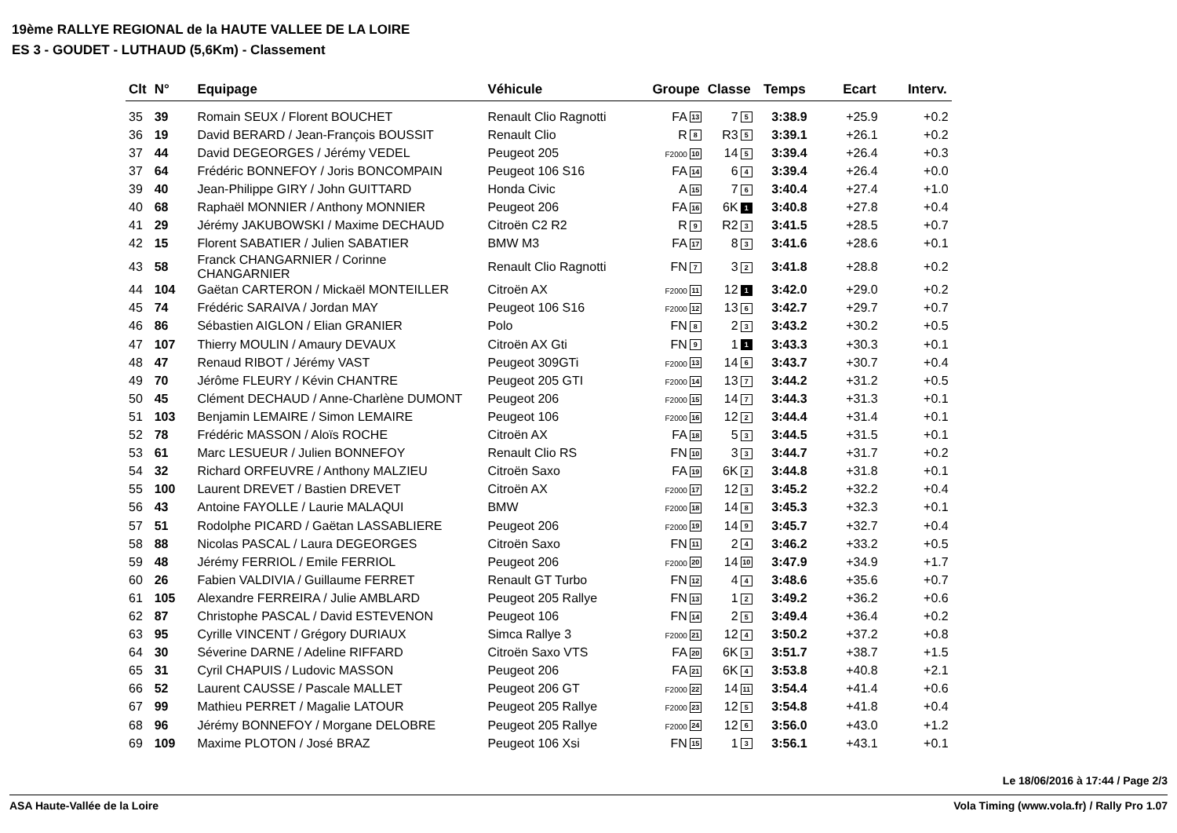19ème RALLYE REGIONAL de la HAUTE VALLEE DE LA LOIRE
ES 3 - GOUDET - LUTHAUD (5,6Km) - Classement
| Clt | N° | Equipage | Véhicule | Groupe | Classe | Temps | Ecart | Interv. |
| --- | --- | --- | --- | --- | --- | --- | --- | --- |
| 35 | 39 | Romain SEUX / Florent BOUCHET | Renault Clio Ragnotti | FA 13 | 7 5 | 3:38.9 | +25.9 | +0.2 |
| 36 | 19 | David BERARD / Jean-François BOUSSIT | Renault Clio | R 8 | R3 5 | 3:39.1 | +26.1 | +0.2 |
| 37 | 44 | David DEGEORGES / Jérémy VEDEL | Peugeot 205 | F2000 10 | 14 5 | 3:39.4 | +26.4 | +0.3 |
| 37 | 64 | Frédéric BONNEFOY / Joris BONCOMPAIN | Peugeot 106 S16 | FA 14 | 6 4 | 3:39.4 | +26.4 | +0.0 |
| 39 | 40 | Jean-Philippe GIRY / John GUITTARD | Honda Civic | A 15 | 7 6 | 3:40.4 | +27.4 | +1.0 |
| 40 | 68 | Raphaël MONNIER / Anthony MONNIER | Peugeot 206 | FA 16 | 6K 1 | 3:40.8 | +27.8 | +0.4 |
| 41 | 29 | Jérémy JAKUBOWSKI / Maxime DECHAUD | Citroën C2 R2 | R 9 | R2 3 | 3:41.5 | +28.5 | +0.7 |
| 42 | 15 | Florent SABATIER / Julien SABATIER | BMW M3 | FA 17 | 8 3 | 3:41.6 | +28.6 | +0.1 |
| 43 | 58 | Franck CHANGARNIER / Corinne CHANGARNIER | Renault Clio Ragnotti | FN 7 | 3 2 | 3:41.8 | +28.8 | +0.2 |
| 44 | 104 | Gaëtan CARTERON / Mickaël MONTEILLER | Citroën AX | F2000 11 | 12 1 | 3:42.0 | +29.0 | +0.2 |
| 45 | 74 | Frédéric SARAIVA / Jordan MAY | Peugeot 106 S16 | F2000 12 | 13 6 | 3:42.7 | +29.7 | +0.7 |
| 46 | 86 | Sébastien AIGLON / Elian GRANIER | Polo | FN 8 | 2 3 | 3:43.2 | +30.2 | +0.5 |
| 47 | 107 | Thierry MOULIN / Amaury DEVAUX | Citroën AX Gti | FN 9 | 1 1 | 3:43.3 | +30.3 | +0.1 |
| 48 | 47 | Renaud RIBOT / Jérémy VAST | Peugeot 309GTi | F2000 13 | 14 6 | 3:43.7 | +30.7 | +0.4 |
| 49 | 70 | Jérôme FLEURY / Kévin CHANTRE | Peugeot 205 GTI | F2000 14 | 13 7 | 3:44.2 | +31.2 | +0.5 |
| 50 | 45 | Clément DECHAUD / Anne-Charlène DUMONT | Peugeot 206 | F2000 15 | 14 7 | 3:44.3 | +31.3 | +0.1 |
| 51 | 103 | Benjamin LEMAIRE / Simon LEMAIRE | Peugeot 106 | F2000 16 | 12 2 | 3:44.4 | +31.4 | +0.1 |
| 52 | 78 | Frédéric MASSON / Aloïs ROCHE | Citroën AX | FA 18 | 5 3 | 3:44.5 | +31.5 | +0.1 |
| 53 | 61 | Marc LESUEUR / Julien BONNEFOY | Renault Clio RS | FN 10 | 3 3 | 3:44.7 | +31.7 | +0.2 |
| 54 | 32 | Richard ORFEUVRE / Anthony MALZIEU | Citroën Saxo | FA 19 | 6K 2 | 3:44.8 | +31.8 | +0.1 |
| 55 | 100 | Laurent DREVET / Bastien DREVET | Citroën AX | F2000 17 | 12 3 | 3:45.2 | +32.2 | +0.4 |
| 56 | 43 | Antoine FAYOLLE / Laurie MALAQUI | BMW | F2000 18 | 14 8 | 3:45.3 | +32.3 | +0.1 |
| 57 | 51 | Rodolphe PICARD / Gaëtan LASSABLIERE | Peugeot 206 | F2000 19 | 14 9 | 3:45.7 | +32.7 | +0.4 |
| 58 | 88 | Nicolas PASCAL / Laura DEGEORGES | Citroën Saxo | FN 11 | 2 4 | 3:46.2 | +33.2 | +0.5 |
| 59 | 48 | Jérémy FERRIOL / Emile FERRIOL | Peugeot 206 | F2000 20 | 14 10 | 3:47.9 | +34.9 | +1.7 |
| 60 | 26 | Fabien VALDIVIA / Guillaume FERRET | Renault GT Turbo | FN 12 | 4 4 | 3:48.6 | +35.6 | +0.7 |
| 61 | 105 | Alexandre FERREIRA / Julie AMBLARD | Peugeot 205 Rallye | FN 13 | 1 2 | 3:49.2 | +36.2 | +0.6 |
| 62 | 87 | Christophe PASCAL / David ESTEVENON | Peugeot 106 | FN 14 | 2 5 | 3:49.4 | +36.4 | +0.2 |
| 63 | 95 | Cyrille VINCENT / Grégory DURIAUX | Simca Rallye 3 | F2000 21 | 12 4 | 3:50.2 | +37.2 | +0.8 |
| 64 | 30 | Séverine DARNE / Adeline RIFFARD | Citroën Saxo VTS | FA 20 | 6K 3 | 3:51.7 | +38.7 | +1.5 |
| 65 | 31 | Cyril CHAPUIS / Ludovic MASSON | Peugeot 206 | FA 21 | 6K 4 | 3:53.8 | +40.8 | +2.1 |
| 66 | 52 | Laurent CAUSSE / Pascale MALLET | Peugeot 206 GT | F2000 22 | 14 11 | 3:54.4 | +41.4 | +0.6 |
| 67 | 99 | Mathieu PERRET / Magalie LATOUR | Peugeot 205 Rallye | F2000 23 | 12 5 | 3:54.8 | +41.8 | +0.4 |
| 68 | 96 | Jérémy BONNEFOY / Morgane DELOBRE | Peugeot 205 Rallye | F2000 24 | 12 6 | 3:56.0 | +43.0 | +1.2 |
| 69 | 109 | Maxime PLOTON / José BRAZ | Peugeot 106 Xsi | FN 15 | 1 3 | 3:56.1 | +43.1 | +0.1 |
Le 18/06/2016 à 17:44 / Page 2/3
ASA Haute-Vallée de la Loire Vola Timing (www.vola.fr) / Rally Pro 1.07